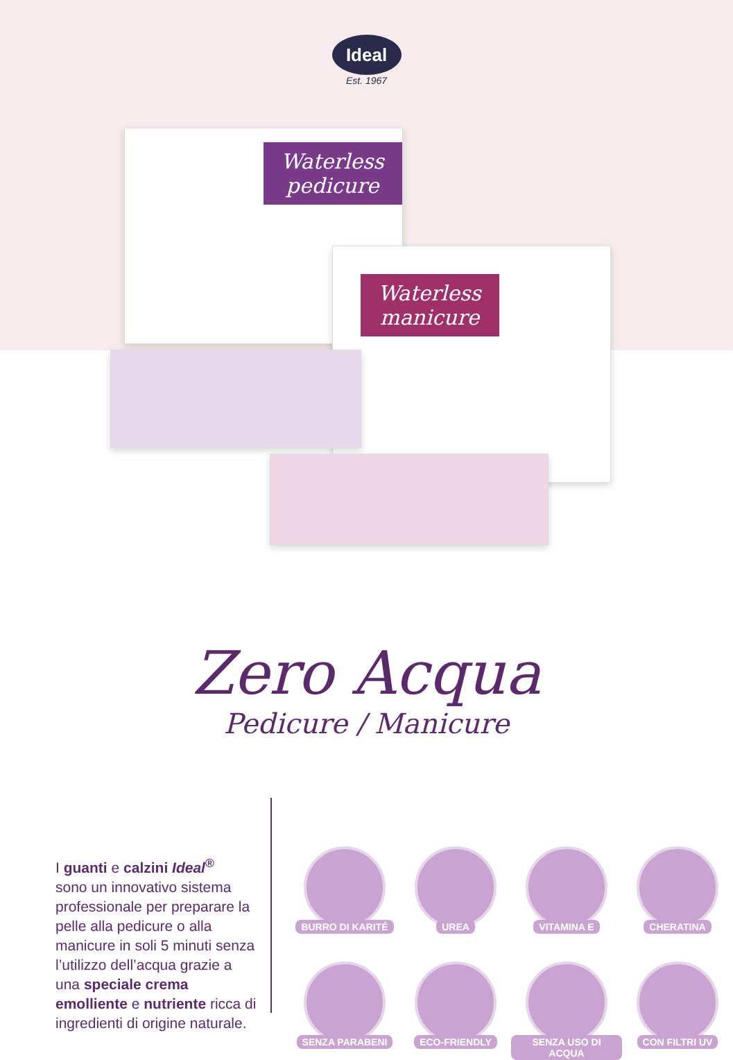Ideal
Est. 1967
Waterless pedicure
Waterless manicure
Zero Acqua
Pedicure / Manicure
I guanti e calzini Ideal<sup>®</sup>
sono un innovativo sistema professionale per preparare la pelle alla pedicure o alla manicure in soli 5 minuti senza l’utilizzo dell’acqua grazie a una speciale crema emolliente e nutriente ricca di ingredienti di origine naturale.
BURRO DI KARITÉ
UREA
VITAMINA E
CHERATINA
SENZA PARABENI
ECO-FRIENDLY
SENZA USO DI ACQUA
CON FILTRI UV